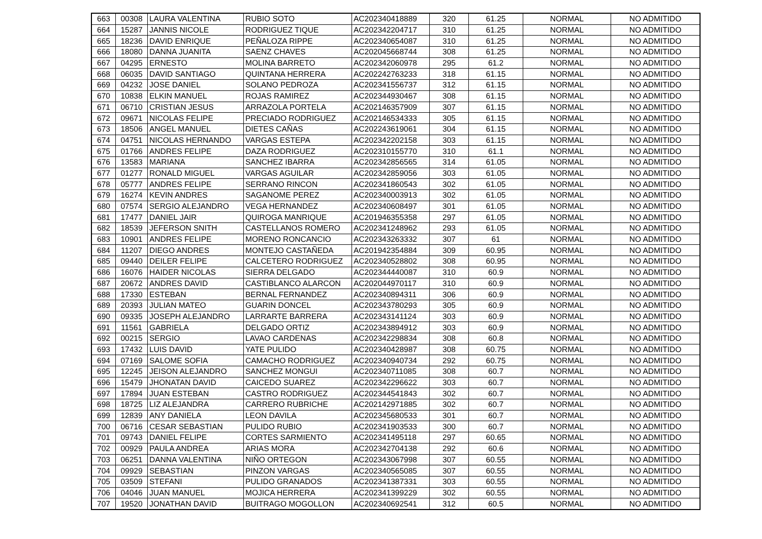| 663 | 00308 | LAURA VALENTINA | RUBIO SOTO | AC202340418889 | 320 | 61.25 | NORMAL | NO ADMITIDO |
| 664 | 15287 | JANNIS NICOLE | RODRIGUEZ TIQUE | AC202342204717 | 310 | 61.25 | NORMAL | NO ADMITIDO |
| 665 | 18236 | DAVID ENRIQUE | PEÑALOZA RIPPE | AC202340654087 | 310 | 61.25 | NORMAL | NO ADMITIDO |
| 666 | 18080 | DANNA JUANITA | SAENZ CHAVES | AC202045668744 | 308 | 61.25 | NORMAL | NO ADMITIDO |
| 667 | 04295 | ERNESTO | MOLINA BARRETO | AC202342060978 | 295 | 61.2 | NORMAL | NO ADMITIDO |
| 668 | 06035 | DAVID SANTIAGO | QUINTANA HERRERA | AC202242763233 | 318 | 61.15 | NORMAL | NO ADMITIDO |
| 669 | 04232 | JOSE DANIEL | SOLANO PEDROZA | AC202341556737 | 312 | 61.15 | NORMAL | NO ADMITIDO |
| 670 | 10838 | ELKIN MANUEL | ROJAS RAMIREZ | AC202344930467 | 308 | 61.15 | NORMAL | NO ADMITIDO |
| 671 | 06710 | CRISTIAN JESUS | ARRAZOLA PORTELA | AC202146357909 | 307 | 61.15 | NORMAL | NO ADMITIDO |
| 672 | 09671 | NICOLAS FELIPE | PRECIADO RODRIGUEZ | AC202146534333 | 305 | 61.15 | NORMAL | NO ADMITIDO |
| 673 | 18506 | ANGEL MANUEL | DIETES CAÑAS | AC202243619061 | 304 | 61.15 | NORMAL | NO ADMITIDO |
| 674 | 04751 | NICOLAS HERNANDO | VARGAS ESTEPA | AC202342202158 | 303 | 61.15 | NORMAL | NO ADMITIDO |
| 675 | 01766 | ANDRES FELIPE | DAZA RODRIGUEZ | AC202310155770 | 310 | 61.1 | NORMAL | NO ADMITIDO |
| 676 | 13583 | MARIANA | SANCHEZ IBARRA | AC202342856565 | 314 | 61.05 | NORMAL | NO ADMITIDO |
| 677 | 01277 | RONALD MIGUEL | VARGAS AGUILAR | AC202342859056 | 303 | 61.05 | NORMAL | NO ADMITIDO |
| 678 | 05777 | ANDRES FELIPE | SERRANO RINCON | AC202341860543 | 302 | 61.05 | NORMAL | NO ADMITIDO |
| 679 | 16274 | KEVIN ANDRES | SAGANOME PEREZ | AC202340003913 | 302 | 61.05 | NORMAL | NO ADMITIDO |
| 680 | 07574 | SERGIO ALEJANDRO | VEGA HERNANDEZ | AC202340608497 | 301 | 61.05 | NORMAL | NO ADMITIDO |
| 681 | 17477 | DANIEL JAIR | QUIROGA MANRIQUE | AC201946355358 | 297 | 61.05 | NORMAL | NO ADMITIDO |
| 682 | 18539 | JEFERSON SNITH | CASTELLANOS ROMERO | AC202341248962 | 293 | 61.05 | NORMAL | NO ADMITIDO |
| 683 | 10901 | ANDRES FELIPE | MORENO RONCANCIO | AC202343263332 | 307 | 61 | NORMAL | NO ADMITIDO |
| 684 | 11207 | DIEGO ANDRES | MONTEJO CASTAÑEDA | AC201942354884 | 309 | 60.95 | NORMAL | NO ADMITIDO |
| 685 | 09440 | DEILER FELIPE | CALCETERO RODRIGUEZ | AC202340528802 | 308 | 60.95 | NORMAL | NO ADMITIDO |
| 686 | 16076 | HAIDER NICOLAS | SIERRA DELGADO | AC202344440087 | 310 | 60.9 | NORMAL | NO ADMITIDO |
| 687 | 20672 | ANDRES DAVID | CASTIBLANCO ALARCON | AC202044970117 | 310 | 60.9 | NORMAL | NO ADMITIDO |
| 688 | 17330 | ESTEBAN | BERNAL FERNANDEZ | AC202340894311 | 306 | 60.9 | NORMAL | NO ADMITIDO |
| 689 | 20393 | JULIAN MATEO | GUARIN DONCEL | AC202343780293 | 305 | 60.9 | NORMAL | NO ADMITIDO |
| 690 | 09335 | JOSEPH ALEJANDRO | LARRARTE BARRERA | AC202343141124 | 303 | 60.9 | NORMAL | NO ADMITIDO |
| 691 | 11561 | GABRIELA | DELGADO ORTIZ | AC202343894912 | 303 | 60.9 | NORMAL | NO ADMITIDO |
| 692 | 00215 | SERGIO | LAVAO CARDENAS | AC202342298834 | 308 | 60.8 | NORMAL | NO ADMITIDO |
| 693 | 17432 | LUIS DAVID | YATE PULIDO | AC202340428987 | 308 | 60.75 | NORMAL | NO ADMITIDO |
| 694 | 07169 | SALOME SOFIA | CAMACHO RODRIGUEZ | AC202340940734 | 292 | 60.75 | NORMAL | NO ADMITIDO |
| 695 | 12245 | JEISON ALEJANDRO | SANCHEZ MONGUI | AC202340711085 | 308 | 60.7 | NORMAL | NO ADMITIDO |
| 696 | 15479 | JHONATAN DAVID | CAICEDO SUAREZ | AC202342296622 | 303 | 60.7 | NORMAL | NO ADMITIDO |
| 697 | 17894 | JUAN ESTEBAN | CASTRO RODRIGUEZ | AC202344541843 | 302 | 60.7 | NORMAL | NO ADMITIDO |
| 698 | 18725 | LIZ ALEJANDRA | CARRERO RUBRICHE | AC202142971885 | 302 | 60.7 | NORMAL | NO ADMITIDO |
| 699 | 12839 | ANY DANIELA | LEON DAVILA | AC202345680533 | 301 | 60.7 | NORMAL | NO ADMITIDO |
| 700 | 06716 | CESAR SEBASTIAN | PULIDO RUBIO | AC202341903533 | 300 | 60.7 | NORMAL | NO ADMITIDO |
| 701 | 09743 | DANIEL FELIPE | CORTES SARMIENTO | AC202341495118 | 297 | 60.65 | NORMAL | NO ADMITIDO |
| 702 | 00929 | PAULA ANDREA | ARIAS MORA | AC202342704138 | 292 | 60.6 | NORMAL | NO ADMITIDO |
| 703 | 06251 | DANNA VALENTINA | NIÑO ORTEGON | AC202343067998 | 307 | 60.55 | NORMAL | NO ADMITIDO |
| 704 | 09929 | SEBASTIAN | PINZON VARGAS | AC202340565085 | 307 | 60.55 | NORMAL | NO ADMITIDO |
| 705 | 03509 | STEFANI | PULIDO GRANADOS | AC202341387331 | 303 | 60.55 | NORMAL | NO ADMITIDO |
| 706 | 04046 | JUAN MANUEL | MOJICA HERRERA | AC202341399229 | 302 | 60.55 | NORMAL | NO ADMITIDO |
| 707 | 19520 | JONATHAN DAVID | BUITRAGO MOGOLLON | AC202340692541 | 312 | 60.5 | NORMAL | NO ADMITIDO |